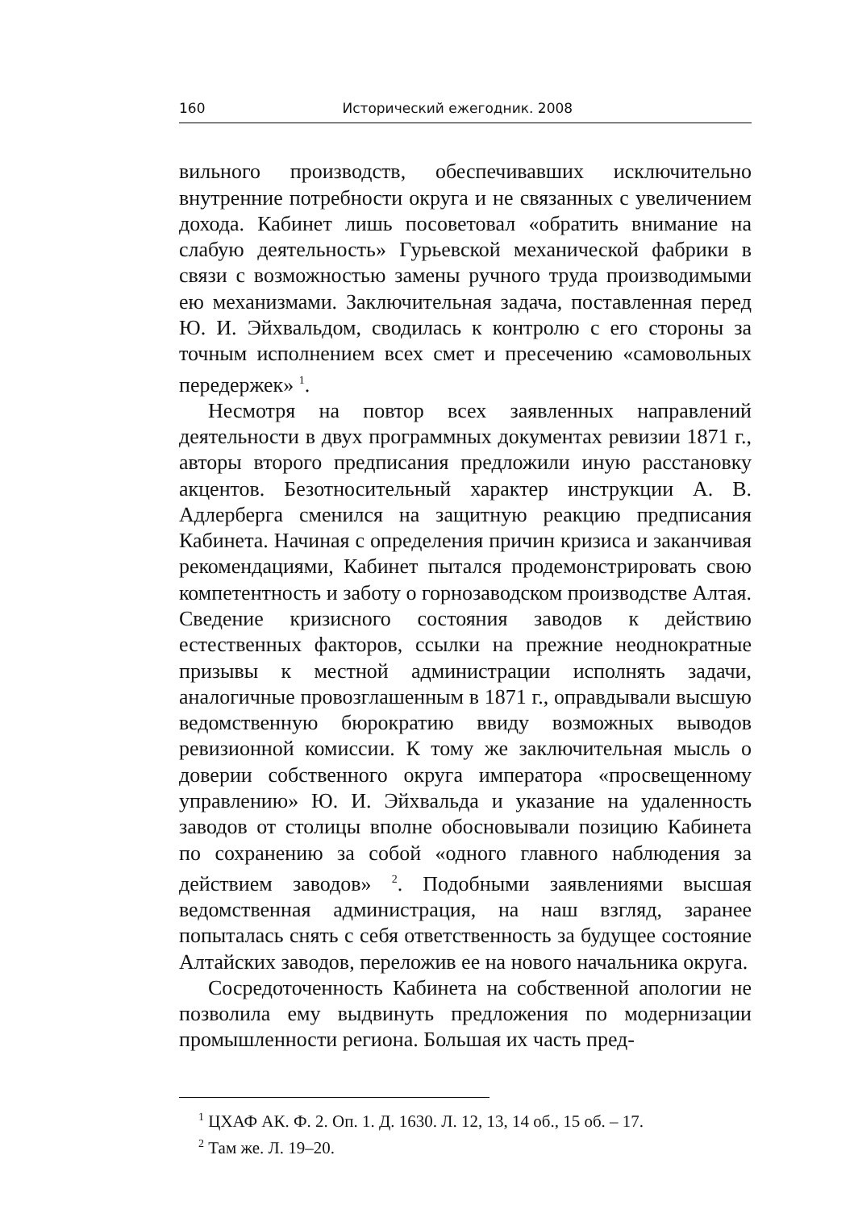160 Исторический ежегодник. 2008
вильного производств, обеспечивавших исключительно внутренние потребности округа и не связанных с увеличением дохода. Кабинет лишь посоветовал «обратить внимание на слабую деятельность» Гурьевской механической фабрики в связи с возможностью замены ручного труда производимыми ею механизмами. Заключительная задача, поставленная перед Ю. И. Эйхвальдом, сводилась к контролю с его стороны за точным исполнением всех смет и пресечению «самовольных передержек» <sup>1</sup>.
Несмотря на повтор всех заявленных направлений деятельности в двух программных документах ревизии 1871 г., авторы второго предписания предложили иную расстановку акцентов. Безотносительный характер инструкции А. В. Адлерберга сменился на защитную реакцию предписания Кабинета. Начиная с определения причин кризиса и заканчивая рекомендациями, Кабинет пытался продемонстрировать свою компетентность и заботу о горнозаводском производстве Алтая. Сведение кризисного состояния заводов к действию естественных факторов, ссылки на прежние неоднократные призывы к местной администрации исполнять задачи, аналогичные провозглашенным в 1871 г., оправдывали высшую ведомственную бюрократию ввиду возможных выводов ревизионной комиссии. К тому же заключительная мысль о доверии собственного округа императора «просвещенному управлению» Ю. И. Эйхвальда и указание на удаленность заводов от столицы вполне обосновывали позицию Кабинета по сохранению за собой «одного главного наблюдения за действием заводов» <sup>2</sup>. Подобными заявлениями высшая ведомственная администрация, на наш взгляд, заранее попыталась снять с себя ответственность за будущее состояние Алтайских заводов, переложив ее на нового начальника округа.
Сосредоточенность Кабинета на собственной апологии не позволила ему выдвинуть предложения по модернизации промышленности региона. Большая их часть пред-
<sup>1</sup> ЦХАФ АК. Ф. 2. Оп. 1. Д. 1630. Л. 12, 13, 14 об., 15 об. – 17.
<sup>2</sup> Там же. Л. 19–20.